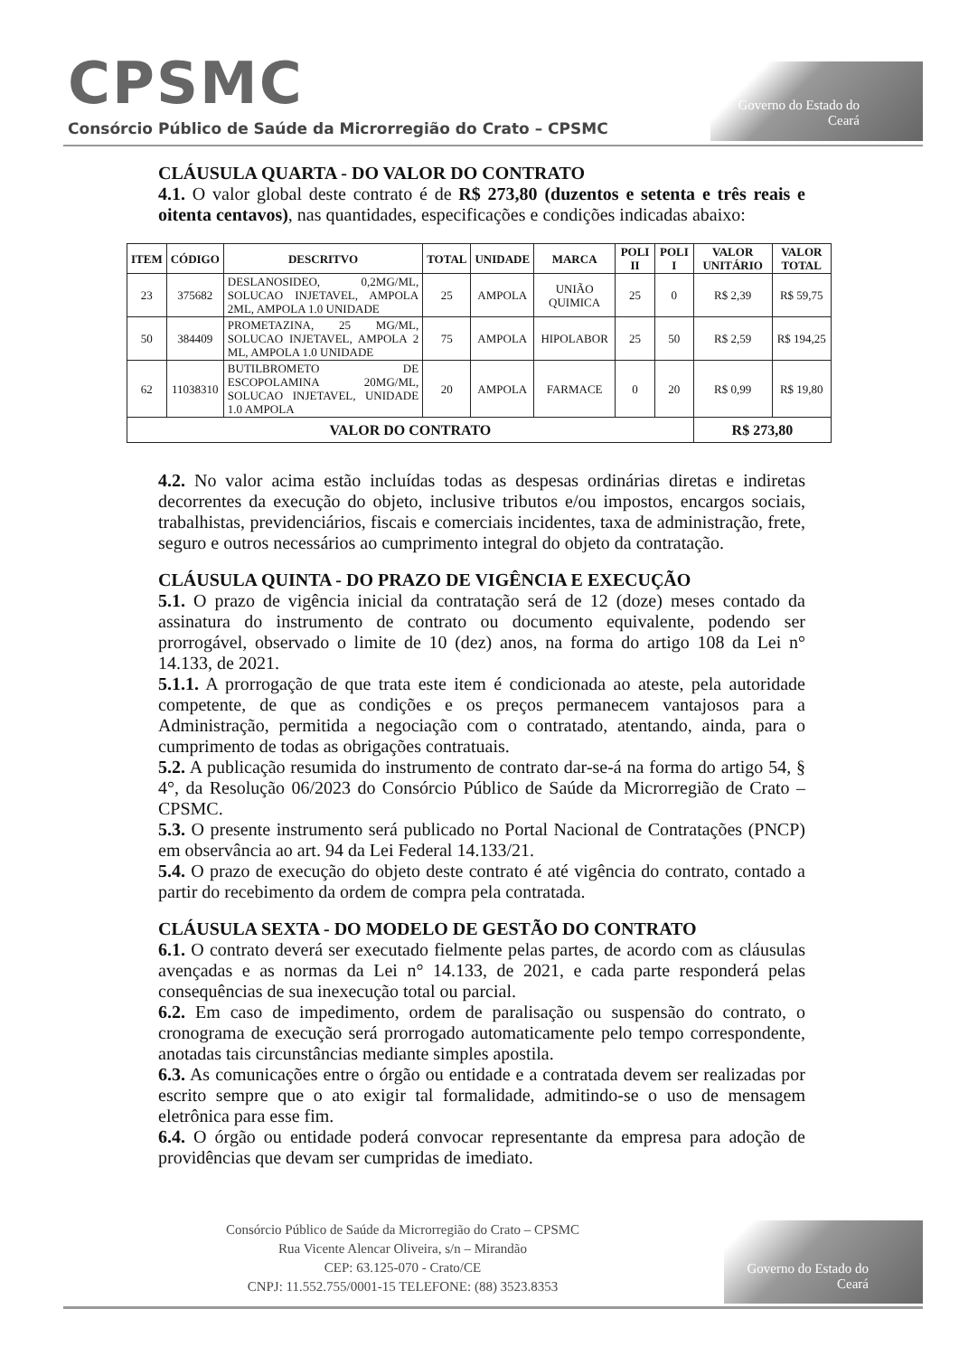CPSMC
Consórcio Público de Saúde da Microrregião do Crato – CPSMC
Governo do Estado do Ceará
CLÁUSULA QUARTA - DO VALOR DO CONTRATO
4.1. O valor global deste contrato é de R$ 273,80 (duzentos e setenta e três reais e oitenta centavos), nas quantidades, especificações e condições indicadas abaixo:
| ITEM | CÓDIGO | DESCRITVO | TOTAL | UNIDADE | MARCA | POLI II | POLI I | VALOR UNITÁRIO | VALOR TOTAL |
| --- | --- | --- | --- | --- | --- | --- | --- | --- | --- |
| 23 | 375682 | DESLANOSIDEO, 0,2MG/ML, SOLUCAO INJETAVEL, AMPOLA 2ML, AMPOLA 1.0 UNIDADE | 25 | AMPOLA | UNIÃO QUIMICA | 25 | 0 | R$ 2,39 | R$ 59,75 |
| 50 | 384409 | PROMETAZINA, 25 MG/ML, SOLUCAO INJETAVEL, AMPOLA 2 ML, AMPOLA 1.0 UNIDADE | 75 | AMPOLA | HIPOLABOR | 25 | 50 | R$ 2,59 | R$ 194,25 |
| 62 | 11038310 | BUTILBROMETO DE ESCOPOLAMINA 20MG/ML, SOLUCAO INJETAVEL, UNIDADE 1.0 AMPOLA | 20 | AMPOLA | FARMACE | 0 | 20 | R$ 0,99 | R$ 19,80 |
| VALOR DO CONTRATO | | | | | | | | R$ 273,80 | |
4.2. No valor acima estão incluídas todas as despesas ordinárias diretas e indiretas decorrentes da execução do objeto, inclusive tributos e/ou impostos, encargos sociais, trabalhistas, previdenciários, fiscais e comerciais incidentes, taxa de administração, frete, seguro e outros necessários ao cumprimento integral do objeto da contratação.
CLÁUSULA QUINTA - DO PRAZO DE VIGÊNCIA E EXECUÇÃO
5.1. O prazo de vigência inicial da contratação será de 12 (doze) meses contado da assinatura do instrumento de contrato ou documento equivalente, podendo ser prorrogável, observado o limite de 10 (dez) anos, na forma do artigo 108 da Lei n° 14.133, de 2021.
5.1.1. A prorrogação de que trata este item é condicionada ao ateste, pela autoridade competente, de que as condições e os preços permanecem vantajosos para a Administração, permitida a negociação com o contratado, atentando, ainda, para o cumprimento de todas as obrigações contratuais.
5.2. A publicação resumida do instrumento de contrato dar-se-á na forma do artigo 54, § 4°, da Resolução 06/2023 do Consórcio Público de Saúde da Microrregião de Crato – CPSMC.
5.3. O presente instrumento será publicado no Portal Nacional de Contratações (PNCP) em observância ao art. 94 da Lei Federal 14.133/21.
5.4. O prazo de execução do objeto deste contrato é até vigência do contrato, contado a partir do recebimento da ordem de compra pela contratada.
CLÁUSULA SEXTA - DO MODELO DE GESTÃO DO CONTRATO
6.1. O contrato deverá ser executado fielmente pelas partes, de acordo com as cláusulas avençadas e as normas da Lei n° 14.133, de 2021, e cada parte responderá pelas consequências de sua inexecução total ou parcial.
6.2. Em caso de impedimento, ordem de paralisação ou suspensão do contrato, o cronograma de execução será prorrogado automaticamente pelo tempo correspondente, anotadas tais circunstâncias mediante simples apostila.
6.3. As comunicações entre o órgão ou entidade e a contratada devem ser realizadas por escrito sempre que o ato exigir tal formalidade, admitindo-se o uso de mensagem eletrônica para esse fim.
6.4. O órgão ou entidade poderá convocar representante da empresa para adoção de providências que devam ser cumpridas de imediato.
Consórcio Público de Saúde da Microrregião do Crato – CPSMC
Rua Vicente Alencar Oliveira, s/n – Mirandão
CEP: 63.125-070 - Crato/CE
CNPJ: 11.552.755/0001-15 TELEFONE: (88) 3523.8353
Governo do Estado do Ceará